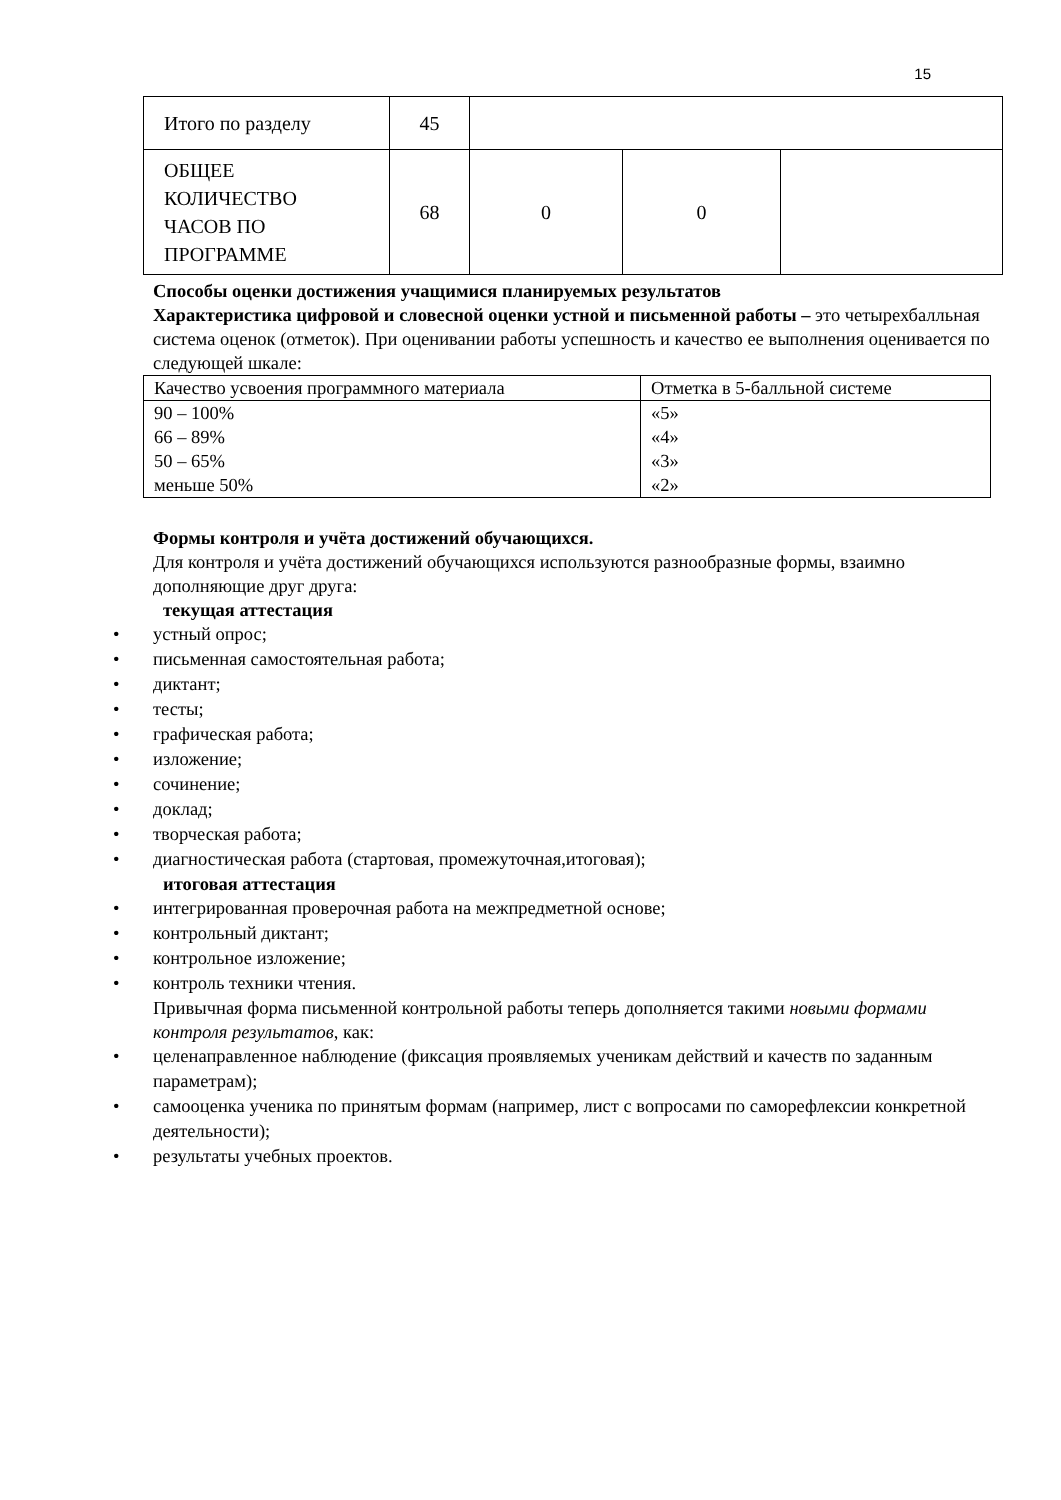15
| Итого по разделу | 45 | | | |
| ОБЩЕЕ КОЛИЧЕСТВО ЧАСОВ ПО ПРОГРАММЕ | 68 | 0 | 0 | |
Способы оценки достижения учащимися планируемых результатов
Характеристика цифровой и словесной оценки устной и письменной работы – это четырехбалльная система оценок (отметок). При оценивании работы успешность и качество ее выполнения оценивается по следующей шкале:
| Качество усвоения программного материала | Отметка в 5-балльной системе |
| 90 – 100% | «5» |
| 66 – 89% | «4» |
| 50 – 65% | «3» |
| меньше 50% | «2» |
Формы контроля и учёта достижений обучающихся.
Для контроля и учёта достижений обучающихся используются разнообразные формы, взаимно дополняющие друг друга:
текущая аттестация
• устный опрос;
• письменная самостоятельная работа;
• диктант;
• тесты;
• графическая работа;
• изложение;
• сочинение;
• доклад;
• творческая работа;
• диагностическая работа (стартовая, промежуточная,итоговая);
итоговая аттестация
• интегрированная проверочная работа на межпредметной основе;
• контрольный диктант;
• контрольное изложение;
• контроль техники чтения.
Привычная форма письменной контрольной работы теперь дополняется такими новыми формами контроля результатов, как:
• целенаправленное наблюдение (фиксация проявляемых ученикам действий и качеств по заданным параметрам);
• самооценка ученика по принятым формам (например, лист с вопросами по саморефлексии конкретной деятельности);
• результаты учебных проектов.